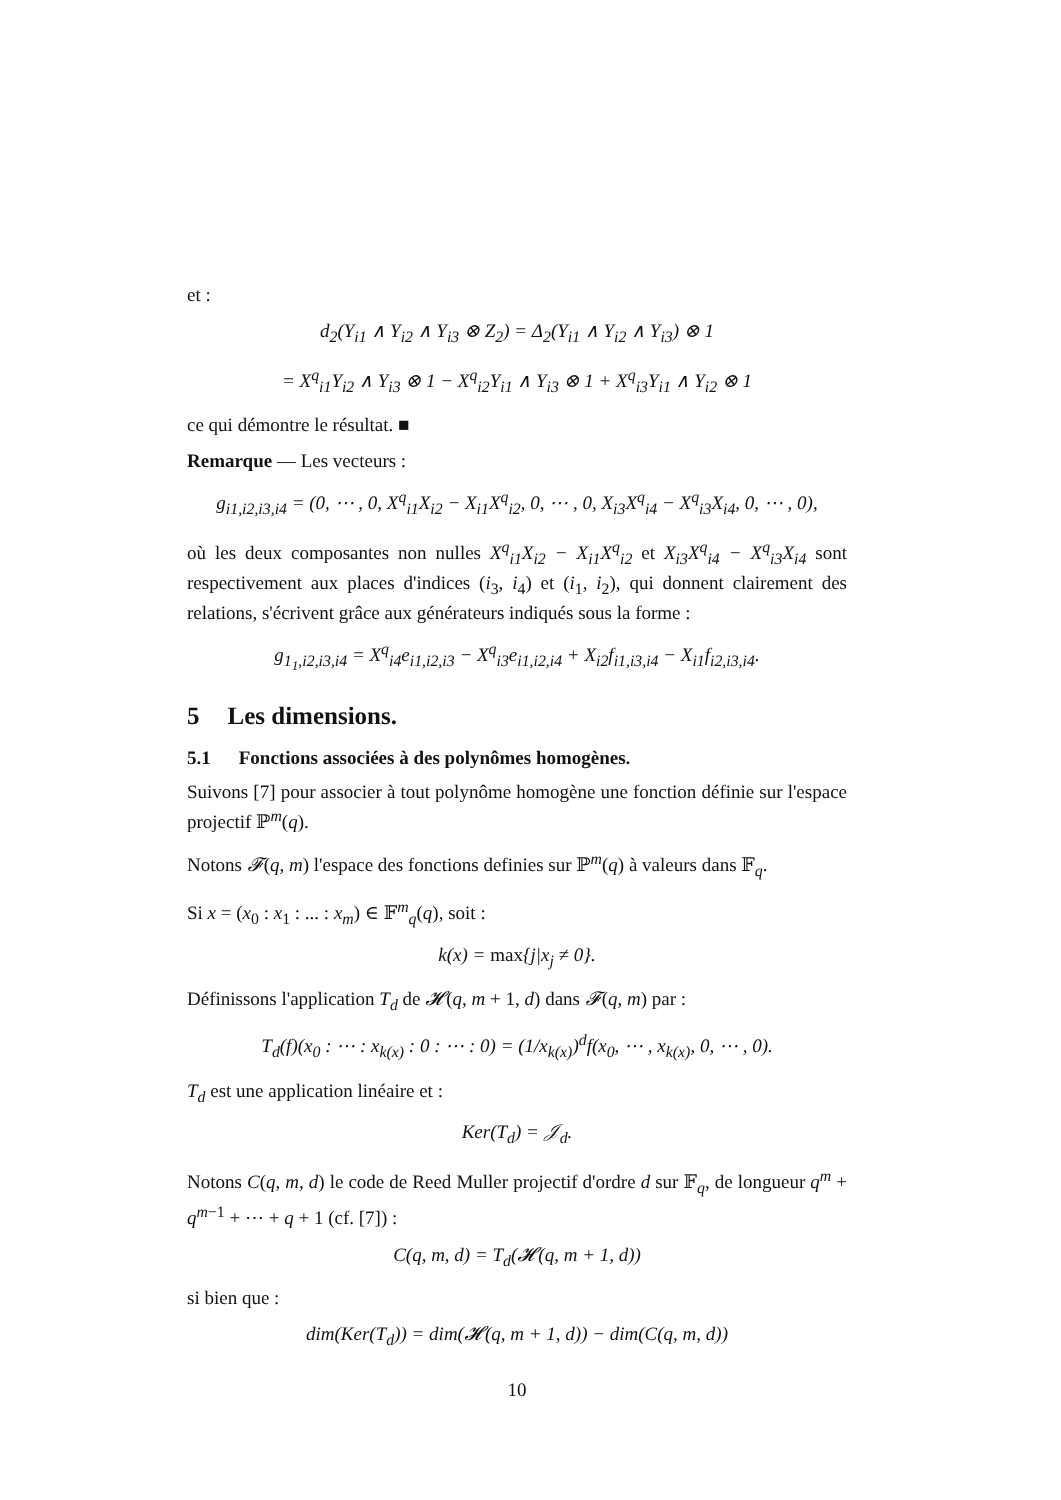et :
d<sub>2</sub>(Y<sub>i1</sub> ∧ Y<sub>i2</sub> ∧ Y<sub>i3</sub> ⊗ Z<sub>2</sub>) = Δ<sub>2</sub>(Y<sub>i1</sub> ∧ Y<sub>i2</sub> ∧ Y<sub>i3</sub>) ⊗ 1
= X<sup>q</sup><sub>i1</sub>Y<sub>i2</sub> ∧ Y<sub>i3</sub> ⊗ 1 − X<sup>q</sup><sub>i2</sub>Y<sub>i1</sub> ∧ Y<sub>i3</sub> ⊗ 1 + X<sup>q</sup><sub>i3</sub>Y<sub>i1</sub> ∧ Y<sub>i2</sub> ⊗ 1
ce qui démontre le résultat. ■
Remarque — Les vecteurs :
g<sub>i1,i2,i3,i4</sub> = (0, ⋯ , 0, X<sup>q</sup><sub>i1</sub>X<sub>i2</sub> − X<sub>i1</sub>X<sup>q</sup><sub>i2</sub>, 0, ⋯ , 0, X<sub>i3</sub>X<sup>q</sup><sub>i4</sub> − X<sup>q</sup><sub>i3</sub>X<sub>i4</sub>, 0, ⋯ , 0),
où les deux composantes non nulles X<sup>q</sup><sub>i1</sub>X<sub>i2</sub> − X<sub>i1</sub>X<sup>q</sup><sub>i2</sub> et X<sub>i3</sub>X<sup>q</sup><sub>i4</sub> − X<sup>q</sup><sub>i3</sub>X<sub>i4</sub> sont respectivement aux places d'indices (i<sub>3</sub>, i<sub>4</sub>) et (i<sub>1</sub>, i<sub>2</sub>), qui donnent clairement des relations, s'écrivent grâce aux générateurs indiqués sous la forme :
g<sub>1<sub>1</sub>,i2,i3,i4</sub> = X<sup>q</sup><sub>i4</sub>e<sub>i1,i2,i3</sub> − X<sup>q</sup><sub>i3</sub>e<sub>i1,i2,i4</sub> + X<sub>i2</sub>f<sub>i1,i3,i4</sub> − X<sub>i1</sub>f<sub>i2,i3,i4</sub>.
5 Les dimensions.
5.1 Fonctions associées à des polynômes homogènes.
Suivons [7] pour associer à tout polynôme homogène une fonction définie sur l'espace projectif ℙ<sup>m</sup>(q).
Notons 𝓕(q, m) l'espace des fonctions definies sur ℙ<sup>m</sup>(q) à valeurs dans 𝔽<sub>q</sub>.
Si x = (x<sub>0</sub> : x<sub>1</sub> : ... : x<sub>m</sub>) ∈ 𝔽<sup>m</sup><sub>q</sub>(q), soit :
k(x) = max{j|x<sub>j</sub> ≠ 0}.
Définissons l'application T<sub>d</sub> de 𝓗(q, m + 1, d) dans 𝓕(q, m) par :
T<sub>d</sub>(f)(x<sub>0</sub> : ⋯ : x<sub>k(x)</sub> : 0 : ⋯ : 0) = (1/x<sub>k(x)</sub>)<sup>d</sup>f(x<sub>0</sub>, ⋯ , x<sub>k(x)</sub>, 0, ⋯ , 0).
T<sub>d</sub> est une application linéaire et :
Ker(T<sub>d</sub>) = 𝒥<sub>d</sub>.
Notons C(q, m, d) le code de Reed Muller projectif d'ordre d sur 𝔽<sub>q</sub>, de longueur q<sup>m</sup> + q<sup>m−1</sup> + ⋯ + q + 1 (cf. [7]) :
C(q, m, d) = T<sub>d</sub>(𝓗(q, m + 1, d))
si bien que :
dim(Ker(T<sub>d</sub>)) = dim(𝓗(q, m + 1, d)) − dim(C(q, m, d))
10